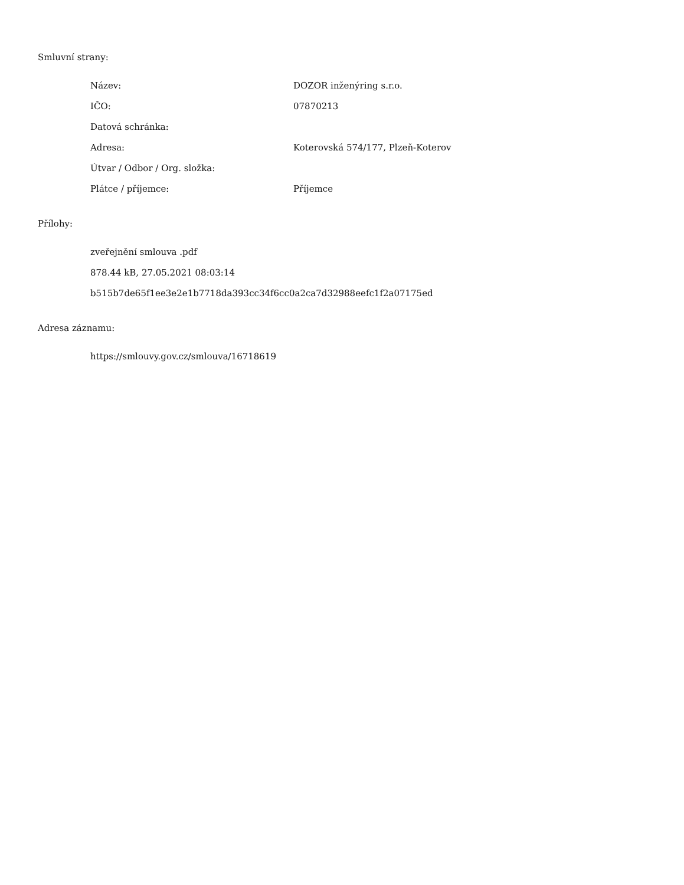Smluvní strany:
| Název: | DOZOR inženýring s.r.o. |
| IČO: | 07870213 |
| Datová schránka: | |
| Adresa: | Koterovská 574/177, Plzeň-Koterov |
| Útvar / Odbor / Org. složka: | |
| Plátce / příjemce: | Příjemce |
Přílohy:
zveřejnění smlouva .pdf
878.44 kB, 27.05.2021 08:03:14
b515b7de65f1ee3e2e1b7718da393cc34f6cc0a2ca7d32988eefc1f2a07175ed
Adresa záznamu:
https://smlouvy.gov.cz/smlouva/16718619